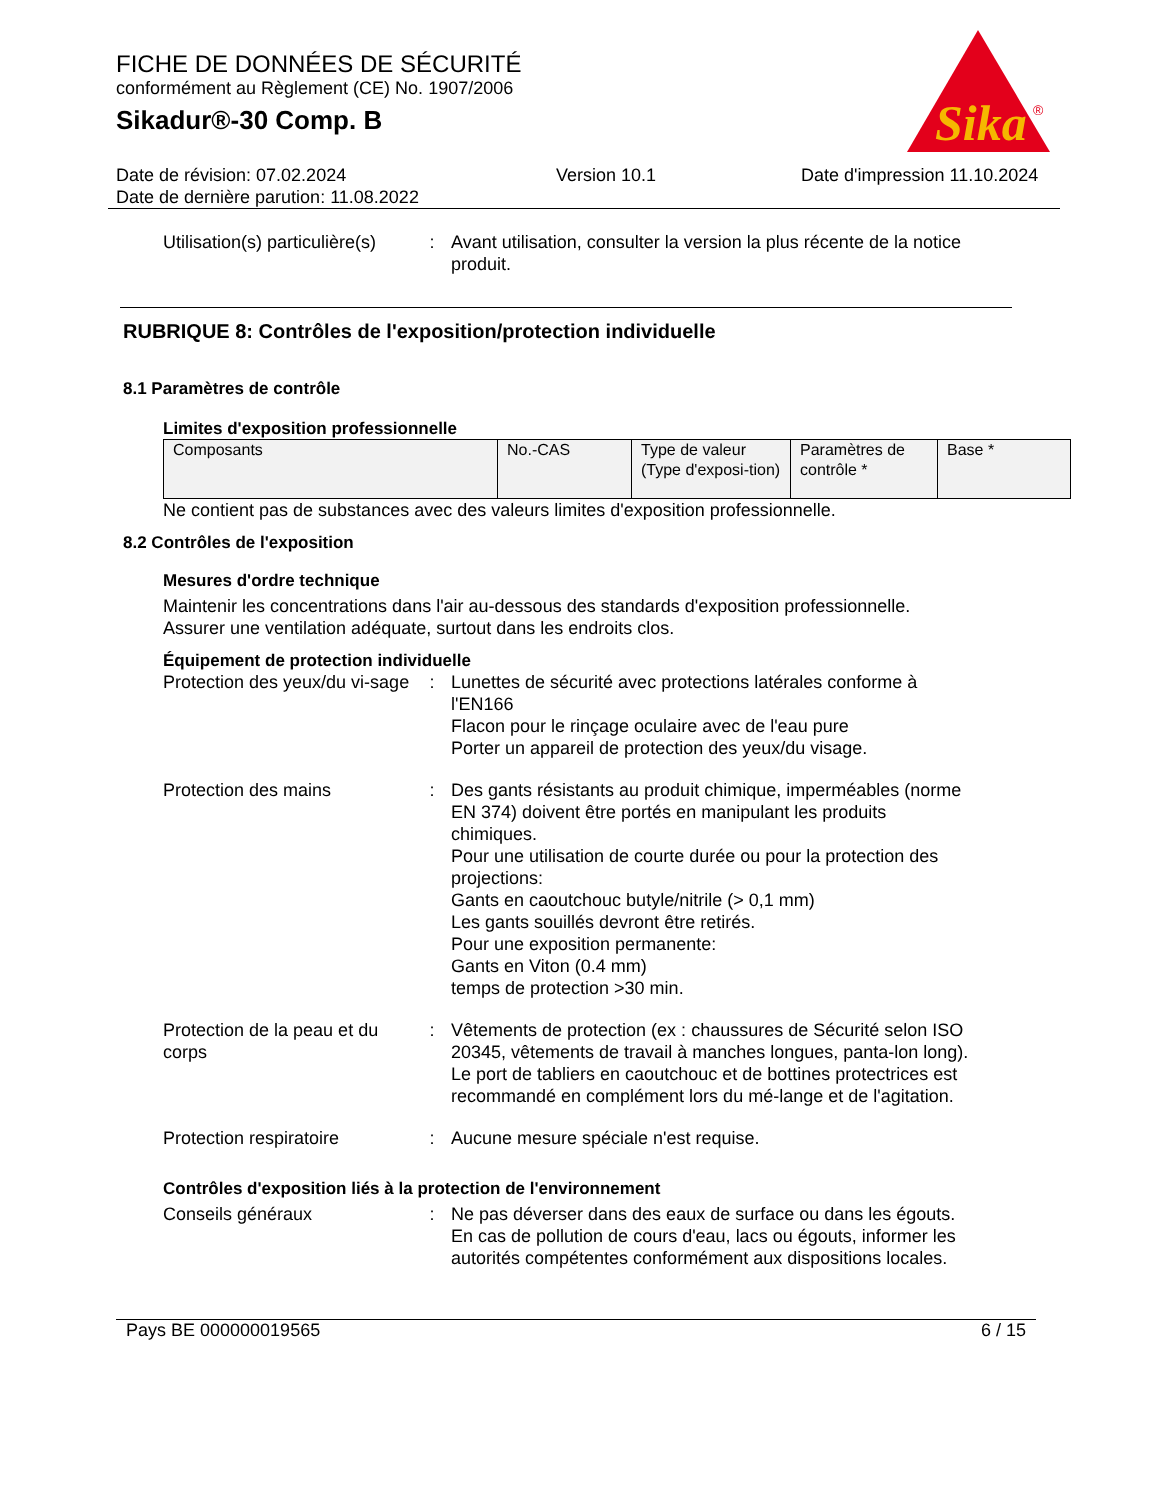Sika
®
FICHE DE DONNÉES DE SÉCURITÉ
conformément au Règlement (CE) No. 1907/2006
Sikadur®-30 Comp. B
Date de révision: 07.02.2024
Date de dernière parution: 11.08.2022
Version 10.1 Date d'impression 11.10.2024
Utilisation(s) particulière(s)
: Avant utilisation, consulter la version la plus récente de la notice produit.
RUBRIQUE 8: Contrôles de l'exposition/protection individuelle
8.1 Paramètres de contrôle
Limites d'exposition professionnelle
| Composants | No.-CAS | Type de valeur (Type d'exposi-tion) | Paramètres de contrôle * | Base * |
Ne contient pas de substances avec des valeurs limites d'exposition professionnelle.
8.2 Contrôles de l'exposition
Mesures d'ordre technique
Maintenir les concentrations dans l'air au-dessous des standards d'exposition professionnelle.
Assurer une ventilation adéquate, surtout dans les endroits clos.
Équipement de protection individuelle
Protection des yeux/du vi-sage
: Lunettes de sécurité avec protections latérales conforme à l'EN166
Flacon pour le rinçage oculaire avec de l'eau pure
Porter un appareil de protection des yeux/du visage.
Protection des mains : Des gants résistants au produit chimique, imperméables (norme EN 374) doivent être portés en manipulant les produits chimiques.
Pour une utilisation de courte durée ou pour la protection des projections:
Gants en caoutchouc butyle/nitrile (> 0,1 mm)
Les gants souillés devront être retirés.
Pour une exposition permanente:
Gants en Viton (0.4 mm)
temps de protection >30 min.
Protection de la peau et du corps
: Vêtements de protection (ex : chaussures de Sécurité selon ISO 20345, vêtements de travail à manches longues, panta-lon long). Le port de tabliers en caoutchouc et de bottines protectrices est recommandé en complément lors du mé-lange et de l'agitation.
Protection respiratoire : Aucune mesure spéciale n'est requise.
Contrôles d'exposition liés à la protection de l'environnement
Conseils généraux : Ne pas déverser dans des eaux de surface ou dans les égouts.
En cas de pollution de cours d'eau, lacs ou égouts, informer les autorités compétentes conformément aux dispositions locales.
Pays BE 000000019565 6 / 15